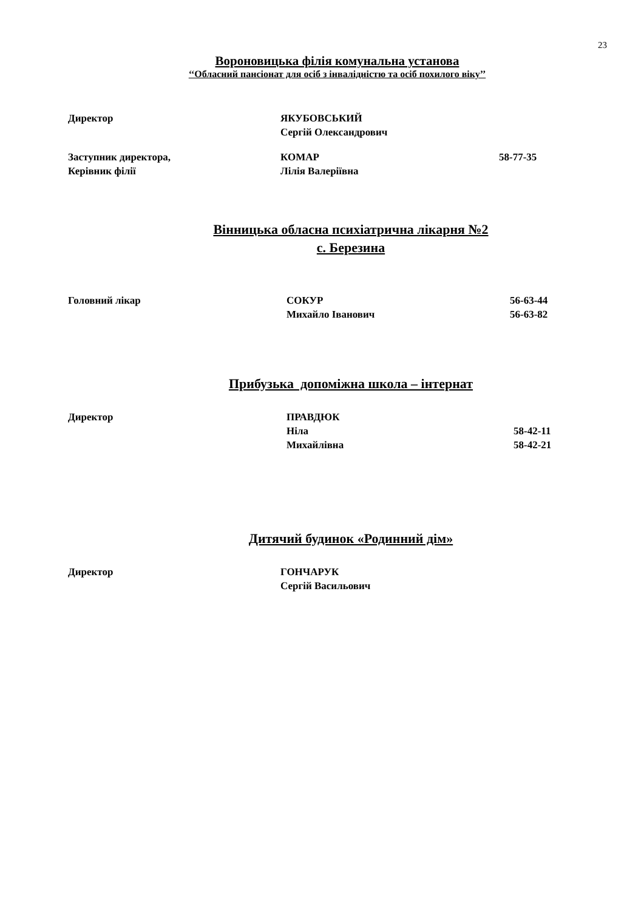23
Вороновицька філія комунальна установа
‘‘Обласний пансіонат для осіб з інвалідністю та осіб похилого віку’’
Директор ЯКУБОВСЬКИЙ
Сергій Олександрович
Заступник директора,
Керівник філії
КОМАР
Лілія Валеріївна
58-77-35
Вінницька обласна психіатрична лікарня №2
с. Березина
Головний лікар СОКУР
Михайло Іванович
56-63-44
56-63-82
Прибузька допоміжна школа – інтернат
Директор ПРАВДЮК
Ніла
Михайлівна
58-42-11
58-42-21
Дитячий будинок «Родинний дім»
Директор ГОНЧАРУК
Сергій Васильович